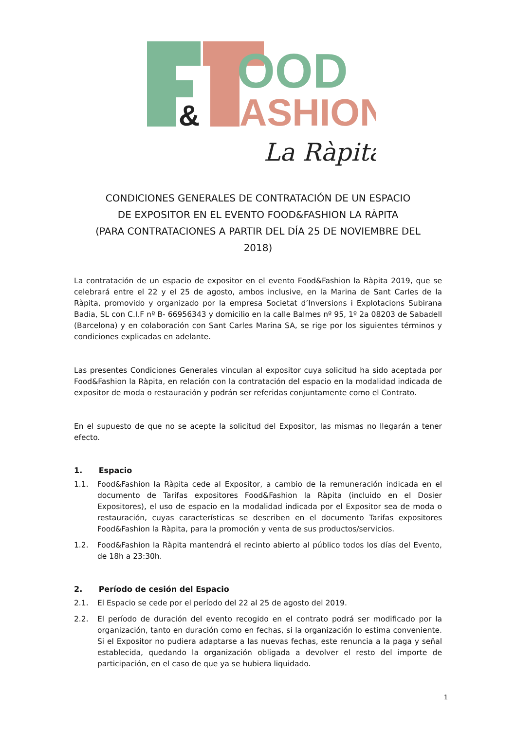OOD
&
ASHION
La Ràpita
CONDICIONES GENERALES DE CONTRATACIÓN DE UN ESPACIO
DE EXPOSITOR EN EL EVENTO FOOD&FASHION LA RÀPITA
(PARA CONTRATACIONES A PARTIR DEL DÍA 25 DE NOVIEMBRE DEL
2018)
La contratación de un espacio de expositor en el evento Food&Fashion la Ràpita 2019, que se celebrará entre el 22 y el 25 de agosto, ambos inclusive, en la Marina de Sant Carles de la Ràpita, promovido y organizado por la empresa Societat d’Inversions i Explotacions Subirana Badia, SL con C.I.F nº B- 66956343 y domicilio en la calle Balmes nº 95, 1º 2a 08203 de Sabadell (Barcelona) y en colaboración con Sant Carles Marina SA, se rige por los siguientes términos y condiciones explicadas en adelante.
Las presentes Condiciones Generales vinculan al expositor cuya solicitud ha sido aceptada por Food&Fashion la Ràpita, en relación con la contratación del espacio en la modalidad indicada de expositor de moda o restauración y podrán ser referidas conjuntamente como el Contrato.
En el supuesto de que no se acepte la solicitud del Expositor, las mismas no llegarán a tener efecto.
1. Espacio
1.1. Food&Fashion la Ràpita cede al Expositor, a cambio de la remuneración indicada en el documento de Tarifas expositores Food&Fashion la Ràpita (incluido en el Dosier Expositores), el uso de espacio en la modalidad indicada por el Expositor sea de moda o restauración, cuyas características se describen en el documento Tarifas expositores Food&Fashion la Ràpita, para la promoción y venta de sus productos/servicios.
1.2. Food&Fashion la Ràpita mantendrá el recinto abierto al público todos los días del Evento, de 18h a 23:30h.
2. Período de cesión del Espacio
2.1. El Espacio se cede por el período del 22 al 25 de agosto del 2019.
2.2. El período de duración del evento recogido en el contrato podrá ser modificado por la organización, tanto en duración como en fechas, si la organización lo estima conveniente. Si el Expositor no pudiera adaptarse a las nuevas fechas, este renuncia a la paga y señal establecida, quedando la organización obligada a devolver el resto del importe de participación, en el caso de que ya se hubiera liquidado.
1